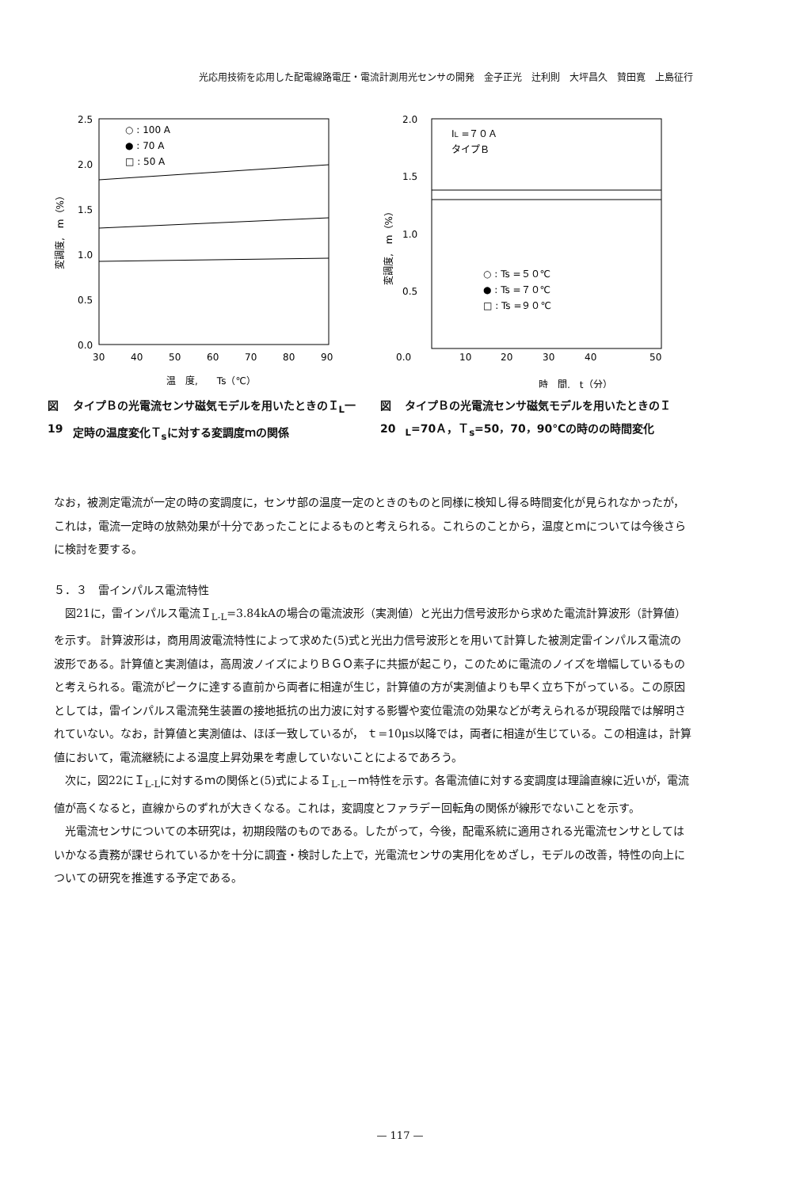光応用技術を応用した配電線路電圧・電流計測用光センサの開発　金子正光　辻利則　大坪昌久　贊田寛　上島征行
2.5
2.0
1.5
1.0
0.5
0.0
30
40
50
60
70
80
90
温　度,　　Ts（℃）
変調度,　m（%）
○ : 100 A
● : 70 A
□ : 50 A
図19 タイプＢの光電流センサ磁気モデルを用いたときのＩ<sub>L</sub>一定時の温度変化Ｔ<sub>s</sub>に対する変調度ｍの関係
2.0
1.5
1.0
0.5
0.0
10
20
30
40
50
時　間,　t（分）
変調度,　m（%）
IL =７０Ａ
タイプＢ
○ : Ts =５０℃
● : Ts =７０℃
□ : Ts =９０℃
図20 タイプＢの光電流センサ磁気モデルを用いたときのＩ<sub>L</sub>=70Ａ，Ｔ<sub>s</sub>=50，70，90℃の時のの時間変化
なお，被測定電流が一定の時の変調度に，センサ部の温度一定のときのものと同様に検知し得る時間変化が見られなかったが，これは，電流一定時の放熱効果が十分であったことによるものと考えられる。これらのことから，温度とｍについては今後さらに検討を要する。
５．３　雷インパルス電流特性
図21に，雷インパルス電流Ｉ<sub>L-L</sub>=3.84kAの場合の電流波形（実測値）と光出力信号波形から求めた電流計算波形（計算値）を示す。 計算波形は，商用周波電流特性によって求めた(5)式と光出力信号波形とを用いて計算した被測定雷インパルス電流の波形である。計算値と実測値は，高周波ノイズによりＢＧＯ素子に共振が起こり，このために電流のノイズを増幅しているものと考えられる。電流がピークに達する直前から両者に相違が生じ，計算値の方が実測値よりも早く立ち下がっている。この原因としては，雷インパルス電流発生装置の接地抵抗の出力波に対する影響や変位電流の効果などが考えられるが現段階では解明されていない。なお，計算値と実測値は、ほぼ一致しているが， ｔ=10μs以降では，両者に相違が生じている。この相違は，計算値において，電流継続による温度上昇効果を考慮していないことによるであろう。
次に，図22にＩ<sub>L-L</sub>に対するｍの関係と(5)式によるＩ<sub>L-L</sub>－ｍ特性を示す。各電流値に対する変調度は理論直線に近いが，電流値が高くなると，直線からのずれが大きくなる。これは，変調度とファラデー回転角の関係が線形でないことを示す。
光電流センサについての本研究は，初期段階のものである。したがって，今後，配電系統に適用される光電流センサとしてはいかなる責務が課せられているかを十分に調査・検討した上で，光電流センサの実用化をめざし，モデルの改善，特性の向上についての研究を推進する予定である。
— 117 —